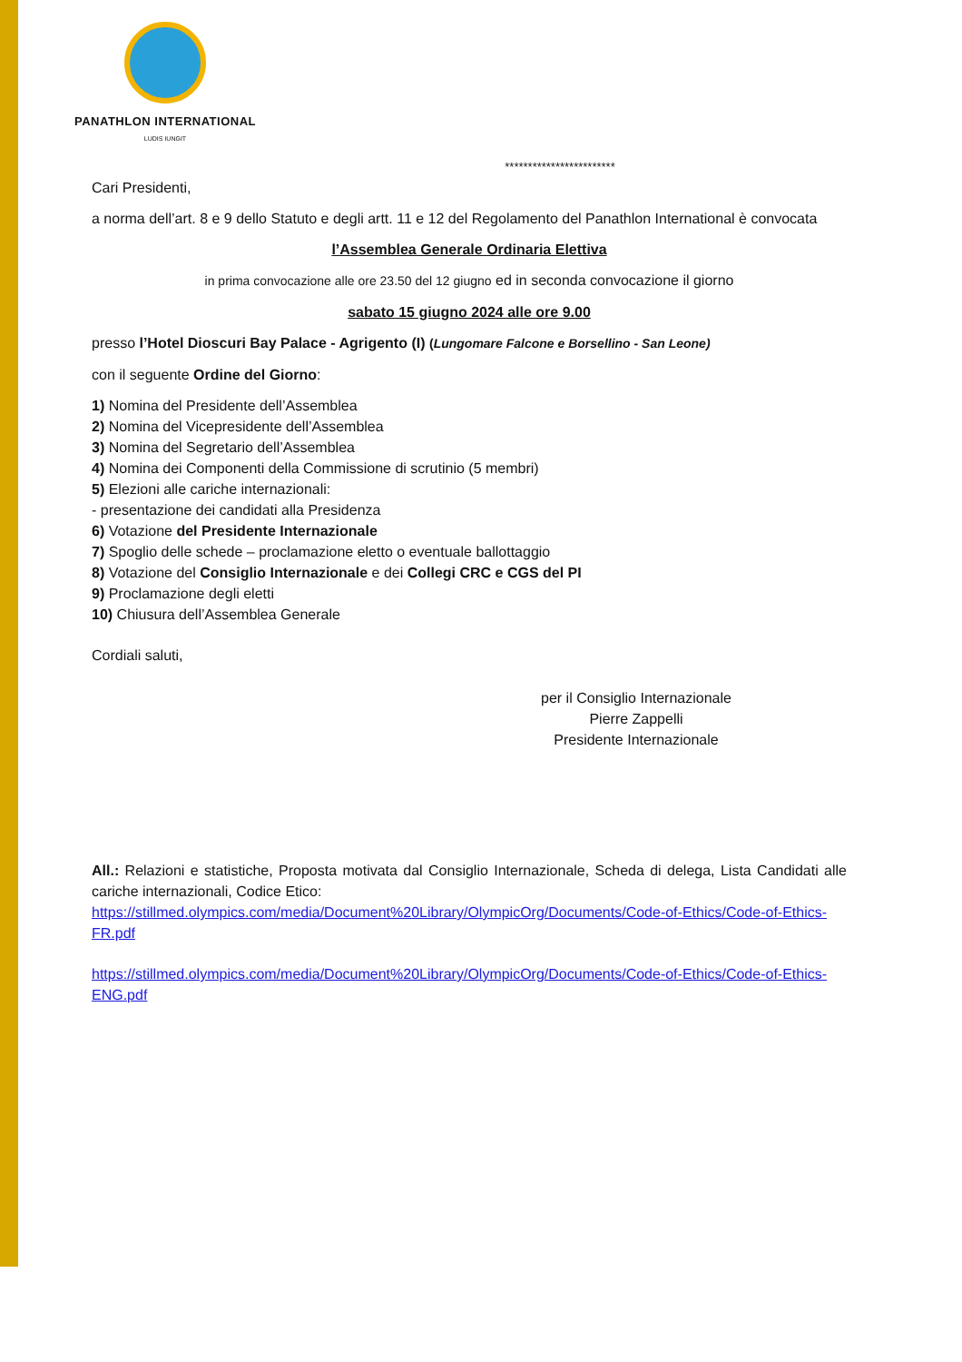PANATHLON INTERNATIONAL
LUDIS IUNGIT
************************
Cari Presidenti,
a norma dell’art. 8 e 9 dello Statuto e degli artt. 11 e 12 del Regolamento del Panathlon International è convocata
l’Assemblea Generale Ordinaria Elettiva
in prima convocazione alle ore 23.50 del 12 giugno ed in seconda convocazione il giorno
sabato 15 giugno 2024 alle ore 9.00
presso l’Hotel Dioscuri Bay Palace - Agrigento (I) (Lungomare Falcone e Borsellino - San Leone)
con il seguente Ordine del Giorno:
1) Nomina del Presidente dell’Assemblea
2) Nomina del Vicepresidente dell’Assemblea
3) Nomina del Segretario dell’Assemblea
4) Nomina dei Componenti della Commissione di scrutinio (5 membri)
5) Elezioni alle cariche internazionali:
- presentazione dei candidati alla Presidenza
6) Votazione del Presidente Internazionale
7) Spoglio delle schede – proclamazione eletto o eventuale ballottaggio
8) Votazione del Consiglio Internazionale e dei Collegi CRC e CGS del PI
9) Proclamazione degli eletti
10) Chiusura dell’Assemblea Generale
Cordiali saluti,
per il Consiglio Internazionale
Pierre Zappelli
Presidente Internazionale
All.: Relazioni e statistiche, Proposta motivata dal Consiglio Internazionale, Scheda di delega, Lista Candidati alle cariche internazionali, Codice Etico:
https://stillmed.olympics.com/media/Document%20Library/OlympicOrg/Documents/Code-of-Ethics/Code-of-Ethics-FR.pdf
https://stillmed.olympics.com/media/Document%20Library/OlympicOrg/Documents/Code-of-Ethics/Code-of-Ethics-ENG.pdf